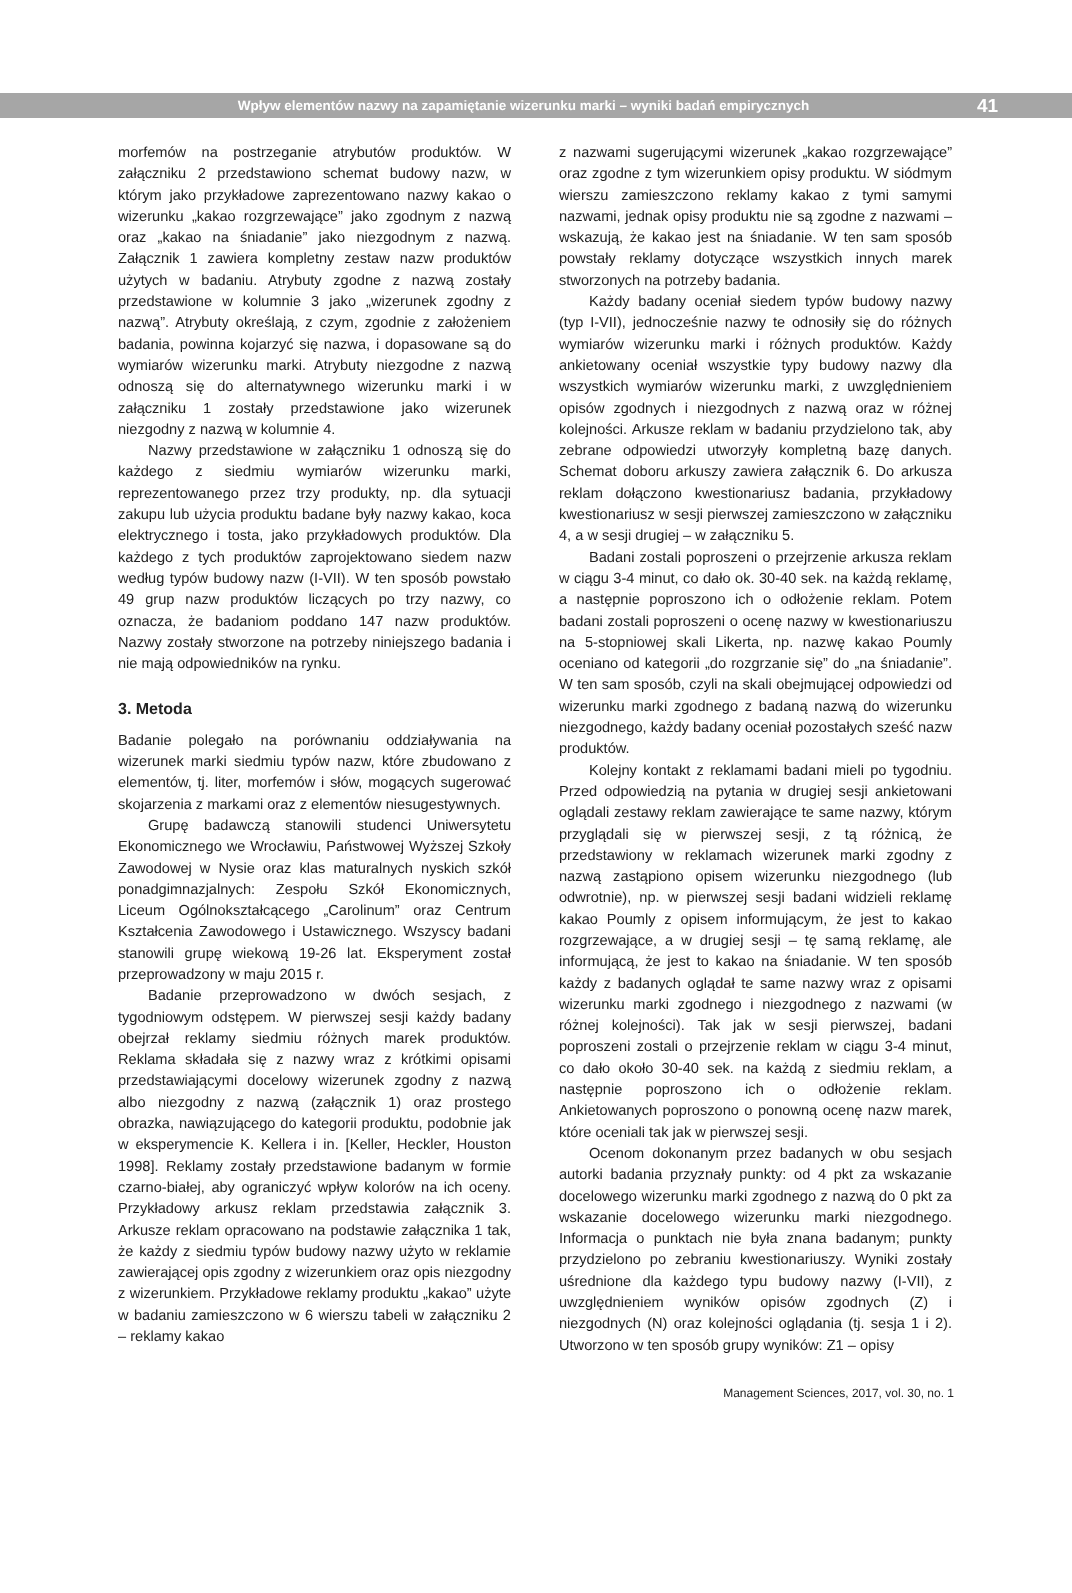Wpływ elementów nazwy na zapamiętanie wizerunku marki – wyniki badań empirycznych 41
morfemów na postrzeganie atrybutów produktów. W załączniku 2 przedstawiono schemat budowy nazw, w którym jako przykładowe zaprezentowano nazwy kakao o wizerunku „kakao rozgrzewające” jako zgodnym z nazwą oraz „kakao na śniadanie” jako niezgodnym z nazwą. Załącznik 1 zawiera kompletny zestaw nazw produktów użytych w badaniu. Atrybuty zgodne z nazwą zostały przedstawione w kolumnie 3 jako „wizerunek zgodny z nazwą”. Atrybuty określają, z czym, zgodnie z założeniem badania, powinna kojarzyć się nazwa, i dopasowane są do wymiarów wizerunku marki. Atrybuty niezgodne z nazwą odnoszą się do alternatywnego wizerunku marki i w załączniku 1 zostały przedstawione jako wizerunek niezgodny z nazwą w kolumnie 4.
Nazwy przedstawione w załączniku 1 odnoszą się do każdego z siedmiu wymiarów wizerunku marki, reprezentowanego przez trzy produkty, np. dla sytuacji zakupu lub użycia produktu badane były nazwy kakao, koca elektrycznego i tosta, jako przykładowych produktów. Dla każdego z tych produktów zaprojektowano siedem nazw według typów budowy nazw (I-VII). W ten sposób powstało 49 grup nazw produktów liczących po trzy nazwy, co oznacza, że badaniom poddano 147 nazw produktów. Nazwy zostały stworzone na potrzeby niniejszego badania i nie mają odpowiedników na rynku.
3. Metoda
Badanie polegało na porównaniu oddziaływania na wizerunek marki siedmiu typów nazw, które zbudowano z elementów, tj. liter, morfemów i słów, mogących sugerować skojarzenia z markami oraz z elementów niesugestywnych.
Grupę badawczą stanowili studenci Uniwersytetu Ekonomicznego we Wrocławiu, Państwowej Wyższej Szkoły Zawodowej w Nysie oraz klas maturalnych nyskich szkół ponadgimnazjalnych: Zespołu Szkół Ekonomicznych, Liceum Ogólnokształcącego „Carolinum” oraz Centrum Kształcenia Zawodowego i Ustawicznego. Wszyscy badani stanowili grupę wiekową 19-26 lat. Eksperyment został przeprowadzony w maju 2015 r.
Badanie przeprowadzono w dwóch sesjach, z tygodniowym odstępem. W pierwszej sesji każdy badany obejrzał reklamy siedmiu różnych marek produktów. Reklama składała się z nazwy wraz z krótkimi opisami przedstawiającymi docelowy wizerunek zgodny z nazwą albo niezgodny z nazwą (załącznik 1) oraz prostego obrazka, nawiązującego do kategorii produktu, podobnie jak w eksperymencie K. Kellera i in. [Keller, Heckler, Houston 1998]. Reklamy zostały przedstawione badanym w formie czarno-białej, aby ograniczyć wpływ kolorów na ich oceny. Przykładowy arkusz reklam przedstawia załącznik 3. Arkusze reklam opracowano na podstawie załącznika 1 tak, że każdy z siedmiu typów budowy nazwy użyto w reklamie zawierającej opis zgodny z wizerunkiem oraz opis niezgodny z wizerunkiem. Przykładowe reklamy produktu „kakao” użyte w badaniu zamieszczono w 6 wierszu tabeli w załączniku 2 – reklamy kakao
z nazwami sugerującymi wizerunek „kakao rozgrzewające” oraz zgodne z tym wizerunkiem opisy produktu. W siódmym wierszu zamieszczono reklamy kakao z tymi samymi nazwami, jednak opisy produktu nie są zgodne z nazwami – wskazują, że kakao jest na śniadanie. W ten sam sposób powstały reklamy dotyczące wszystkich innych marek stworzonych na potrzeby badania.
Każdy badany oceniał siedem typów budowy nazwy (typ I-VII), jednocześnie nazwy te odnosiły się do różnych wymiarów wizerunku marki i różnych produktów. Każdy ankietowany oceniał wszystkie typy budowy nazwy dla wszystkich wymiarów wizerunku marki, z uwzględnieniem opisów zgodnych i niezgodnych z nazwą oraz w różnej kolejności. Arkusze reklam w badaniu przydzielono tak, aby zebrane odpowiedzi utworzyły kompletną bazę danych. Schemat doboru arkuszy zawiera załącznik 6. Do arkusza reklam dołączono kwestionariusz badania, przykładowy kwestionariusz w sesji pierwszej zamieszczono w załączniku 4, a w sesji drugiej – w załączniku 5.
Badani zostali poproszeni o przejrzenie arkusza reklam w ciągu 3-4 minut, co dało ok. 30-40 sek. na każdą reklamę, a następnie poproszono ich o odłożenie reklam. Potem badani zostali poproszeni o ocenę nazwy w kwestionariuszu na 5-stopniowej skali Likerta, np. nazwę kakao Poumly oceniano od kategorii „do rozgrzanie się” do „na śniadanie”. W ten sam sposób, czyli na skali obejmującej odpowiedzi od wizerunku marki zgodnego z badaną nazwą do wizerunku niezgodnego, każdy badany oceniał pozostałych sześć nazw produktów.
Kolejny kontakt z reklamami badani mieli po tygodniu. Przed odpowiedzią na pytania w drugiej sesji ankietowani oglądali zestawy reklam zawierające te same nazwy, którym przyglądali się w pierwszej sesji, z tą różnicą, że przedstawiony w reklamach wizerunek marki zgodny z nazwą zastąpiono opisem wizerunku niezgodnego (lub odwrotnie), np. w pierwszej sesji badani widzieli reklamę kakao Poumly z opisem informującym, że jest to kakao rozgrzewające, a w drugiej sesji – tę samą reklamę, ale informującą, że jest to kakao na śniadanie. W ten sposób każdy z badanych oglądał te same nazwy wraz z opisami wizerunku marki zgodnego i niezgodnego z nazwami (w różnej kolejności). Tak jak w sesji pierwszej, badani poproszeni zostali o przejrzenie reklam w ciągu 3-4 minut, co dało około 30-40 sek. na każdą z siedmiu reklam, a następnie poproszono ich o odłożenie reklam. Ankietowanych poproszono o ponowną ocenę nazw marek, które oceniali tak jak w pierwszej sesji.
Ocenom dokonanym przez badanych w obu sesjach autorki badania przyznały punkty: od 4 pkt za wskazanie docelowego wizerunku marki zgodnego z nazwą do 0 pkt za wskazanie docelowego wizerunku marki niezgodnego. Informacja o punktach nie była znana badanym; punkty przydzielono po zebraniu kwestionariuszy. Wyniki zostały uśrednione dla każdego typu budowy nazwy (I-VII), z uwzględnieniem wyników opisów zgodnych (Z) i niezgodnych (N) oraz kolejności oglądania (tj. sesja 1 i 2). Utworzono w ten sposób grupy wyników: Z1 – opisy
Management Sciences, 2017, vol. 30, no. 1